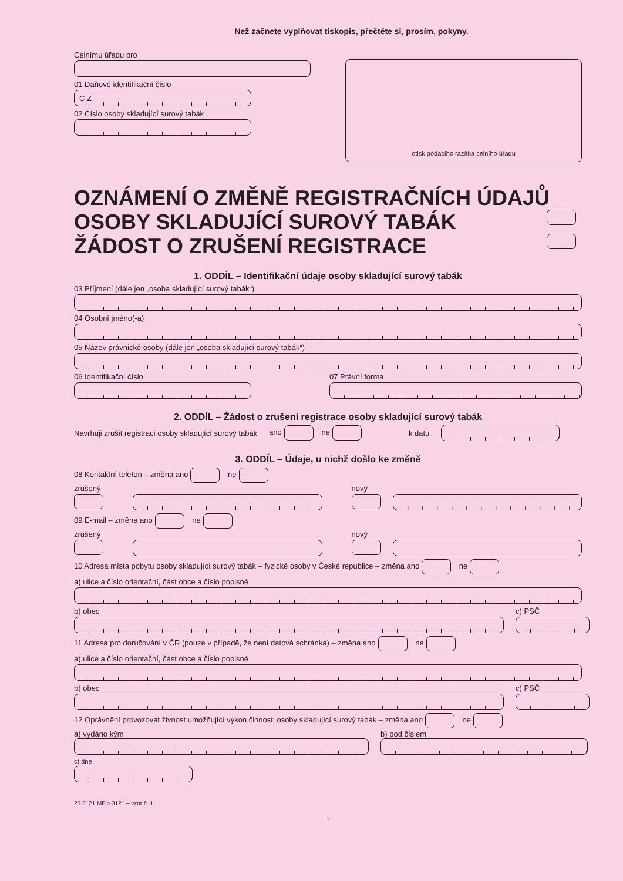Než začnete vyplňovat tiskopis, přečtěte si, prosím, pokyny.
Celnímu úřadu pro
01 Daňové identifikační číslo
C Z
02 Číslo osoby skladující surový tabák
otisk podacího razítka celního úřadu
OZNÁMENÍ O ZMĚNĚ REGISTRAČNÍCH ÚDAJŮ
OSOBY SKLADUJÍCÍ SUROVÝ TABÁK
ŽÁDOST O ZRUŠENÍ REGISTRACE
1. ODDÍL – Identifikační údaje osoby skladující surový tabák
03 Příjmení (dále jen „osoba skladující surový tabák“)
04 Osobní jméno(-a)
05 Název právnické osoby (dále jen „osoba skladující surový tabák“)
06 Identifikační číslo
07 Právní forma
2. ODDÍL – Žádost o zrušení registrace osoby skladující surový tabák
Navrhuji zrušit registraci osoby skladující surový tabák ano ne k datu
3. ODDÍL – Údaje, u nichž došlo ke změně
08 Kontaktní telefon – změna ano ne
zrušený
nový
09 E-mail – změna ano ne
zrušený
nový
10 Adresa místa pobytu osoby skladující surový tabák – fyzické osoby v České republice – změna ano ne
a) ulice a číslo orientační, část obce a číslo popisné
b) obec
c) PSČ
11 Adresa pro doručování v ČR (pouze v případě, že není datová schránka) – změna ano ne
a) ulice a číslo orientační, část obce a číslo popisné
b) obec
c) PSČ
12 Oprávnění provozovat živnost umožňující výkon činnosti osoby skladující surový tabák – změna ano ne
a) vydáno kým
b) pod číslem
c) dne
25 3121 MFin 3121 – vzor č. 1
1